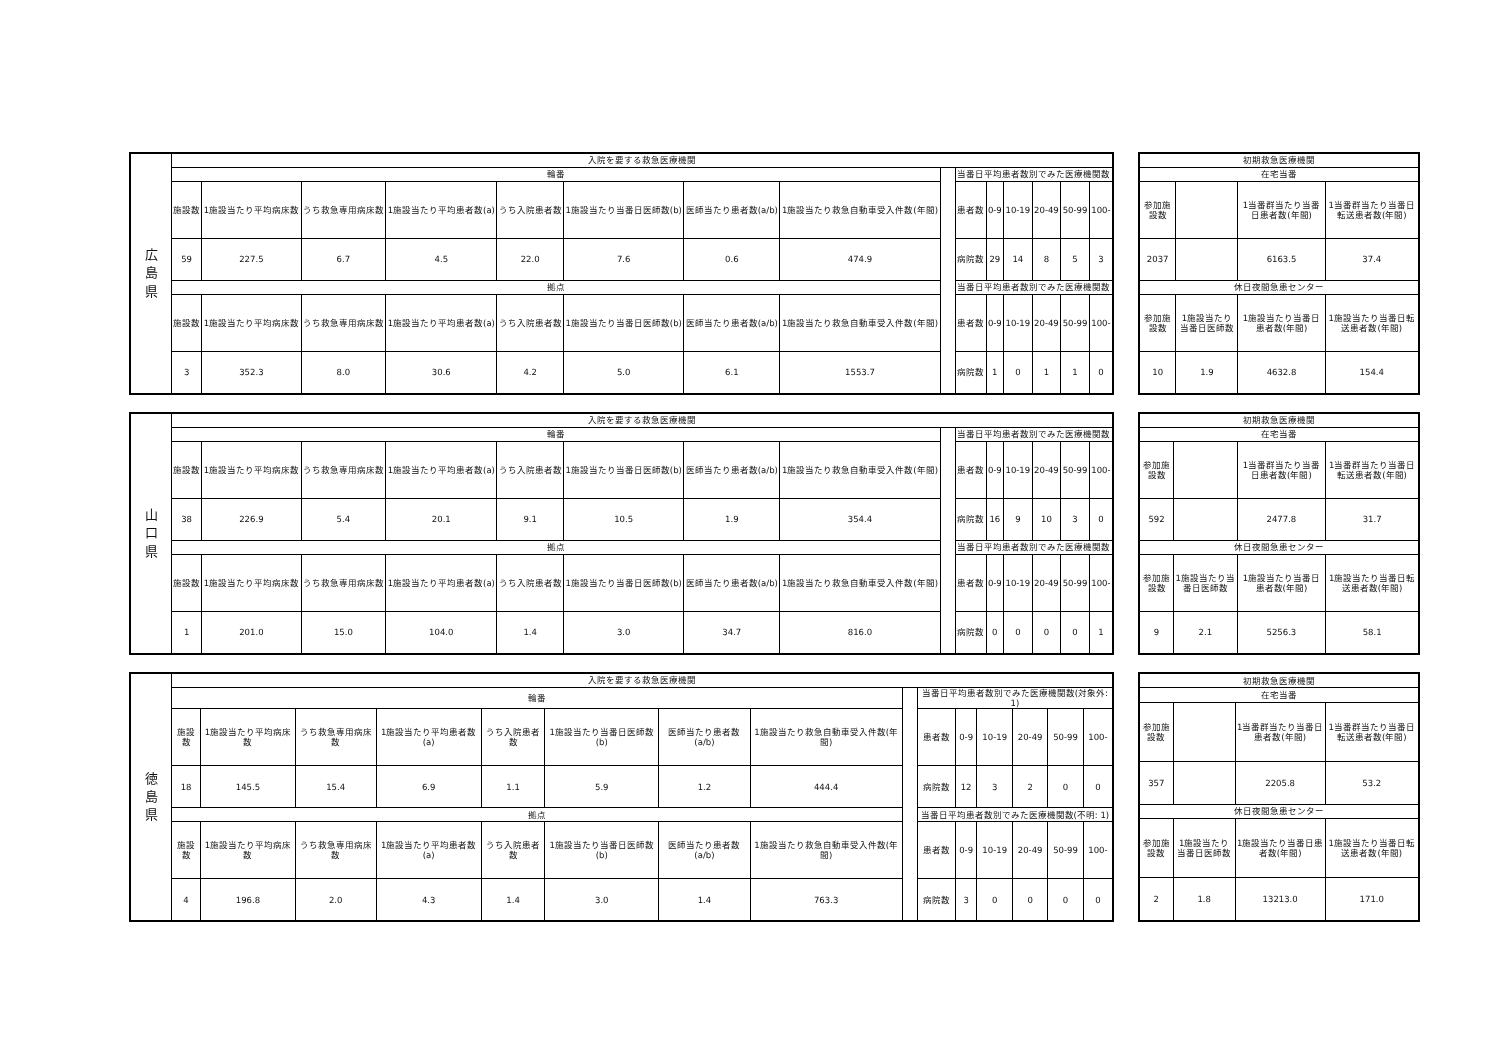| 広 島 県 | 入院を要する救急医療機関 | | | | | | | | | | | | | | |
| --- | --- | --- | --- | --- | --- | --- | --- | --- | --- | --- | --- | --- | --- | --- | --- |
| | 輪番 | | | | | | | | | 当番日平均患者数別でみた医療機関数 | | | | | |
| | 施設数 | 1施設当たり平均病床数 | うち救急専用病床数 | 1施設当たり平均患者数(a) | うち入院患者数 | 1施設当たり当番日医師数(b) | 医師当たり患者数(a/b) | 1施設当たり救急自動車受入件数(年間) | | 患者数 | 0-9 | 10-19 | 20-49 | 50-99 | 100- |
| | 59 | 227.5 | 6.7 | 4.5 | 22.0 | 7.6 | 0.6 | 474.9 | | 病院数 | 29 | 14 | 8 | 5 | 3 |
| | 拠点 | | | | | | | | | 当番日平均患者数別でみた医療機関数 | | | | | |
| | 施設数 | 1施設当たり平均病床数 | うち救急専用病床数 | 1施設当たり平均患者数(a) | うち入院患者数 | 1施設当たり当番日医師数(b) | 医師当たり患者数(a/b) | 1施設当たり救急自動車受入件数(年間) | | 患者数 | 0-9 | 10-19 | 20-49 | 50-99 | 100- |
| | 3 | 352.3 | 8.0 | 30.6 | 4.2 | 5.0 | 6.1 | 1553.7 | | 病院数 | 1 | 0 | 1 | 1 | 0 |
| 初期救急医療機関 | | | |
| --- | --- | --- | --- |
| 在宅当番 | | | |
| 参加施設数 | | 1当番群当たり当番日患者数(年間) | 1当番群当たり当番日転送患者数(年間) |
| 2037 | | 6163.5 | 37.4 |
| 休日夜間急患センター | | | |
| 参加施設数 | 1施設当たり当番日医師数 | 1施設当たり当番日患者数(年間) | 1施設当たり当番日転送患者数(年間) |
| 10 | 1.9 | 4632.8 | 154.4 |
| 山 口 県 | 入院を要する救急医療機関 | | | | | | | | | | | | | | |
| --- | --- | --- | --- | --- | --- | --- | --- | --- | --- | --- | --- | --- | --- | --- | --- |
| | 輪番 | | | | | | | | | 当番日平均患者数別でみた医療機関数 | | | | | |
| | 施設数 | 1施設当たり平均病床数 | うち救急専用病床数 | 1施設当たり平均患者数(a) | うち入院患者数 | 1施設当たり当番日医師数(b) | 医師当たり患者数(a/b) | 1施設当たり救急自動車受入件数(年間) | | 患者数 | 0-9 | 10-19 | 20-49 | 50-99 | 100- |
| | 38 | 226.9 | 5.4 | 20.1 | 9.1 | 10.5 | 1.9 | 354.4 | | 病院数 | 16 | 9 | 10 | 3 | 0 |
| | 拠点 | | | | | | | | | 当番日平均患者数別でみた医療機関数 | | | | | |
| | 施設数 | 1施設当たり平均病床数 | うち救急専用病床数 | 1施設当たり平均患者数(a) | うち入院患者数 | 1施設当たり当番日医師数(b) | 医師当たり患者数(a/b) | 1施設当たり救急自動車受入件数(年間) | | 患者数 | 0-9 | 10-19 | 20-49 | 50-99 | 100- |
| | 1 | 201.0 | 15.0 | 104.0 | 1.4 | 3.0 | 34.7 | 816.0 | | 病院数 | 0 | 0 | 0 | 0 | 1 |
| 初期救急医療機関 | | | |
| --- | --- | --- | --- |
| 在宅当番 | | | |
| 参加施設数 | | 1当番群当たり当番日患者数(年間) | 1当番群当たり当番日転送患者数(年間) |
| 592 | | 2477.8 | 31.7 |
| 休日夜間急患センター | | | |
| 参加施設数 | 1施設当たり当番日医師数 | 1施設当たり当番日患者数(年間) | 1施設当たり当番日転送患者数(年間) |
| 9 | 2.1 | 5256.3 | 58.1 |
| 徳 島 県 | 入院を要する救急医療機関 | | | | | | | | | | | | | | |
| --- | --- | --- | --- | --- | --- | --- | --- | --- | --- | --- | --- | --- | --- | --- | --- |
| | 輪番 | | | | | | | | | 当番日平均患者数別でみた医療機関数(対象外: 1) | | | | | |
| | 施設数 | 1施設当たり平均病床数 | うち救急専用病床数 | 1施設当たり平均患者数(a) | うち入院患者数 | 1施設当たり当番日医師数(b) | 医師当たり患者数(a/b) | 1施設当たり救急自動車受入件数(年間) | | 患者数 | 0-9 | 10-19 | 20-49 | 50-99 | 100- |
| | 18 | 145.5 | 15.4 | 6.9 | 1.1 | 5.9 | 1.2 | 444.4 | | 病院数 | 12 | 3 | 2 | 0 | 0 |
| | 拠点 | | | | | | | | | 当番日平均患者数別でみた医療機関数(不明: 1) | | | | | |
| | 施設数 | 1施設当たり平均病床数 | うち救急専用病床数 | 1施設当たり平均患者数(a) | うち入院患者数 | 1施設当たり当番日医師数(b) | 医師当たり患者数(a/b) | 1施設当たり救急自動車受入件数(年間) | | 患者数 | 0-9 | 10-19 | 20-49 | 50-99 | 100- |
| | 4 | 196.8 | 2.0 | 4.3 | 1.4 | 3.0 | 1.4 | 763.3 | | 病院数 | 3 | 0 | 0 | 0 | 0 |
| 初期救急医療機関 | | | |
| --- | --- | --- | --- |
| 在宅当番 | | | |
| 参加施設数 | | 1当番群当たり当番日患者数(年間) | 1当番群当たり当番日転送患者数(年間) |
| 357 | | 2205.8 | 53.2 |
| 休日夜間急患センター | | | |
| 参加施設数 | 1施設当たり当番日医師数 | 1施設当たり当番日患者数(年間) | 1施設当たり当番日転送患者数(年間) |
| 2 | 1.8 | 13213.0 | 171.0 |